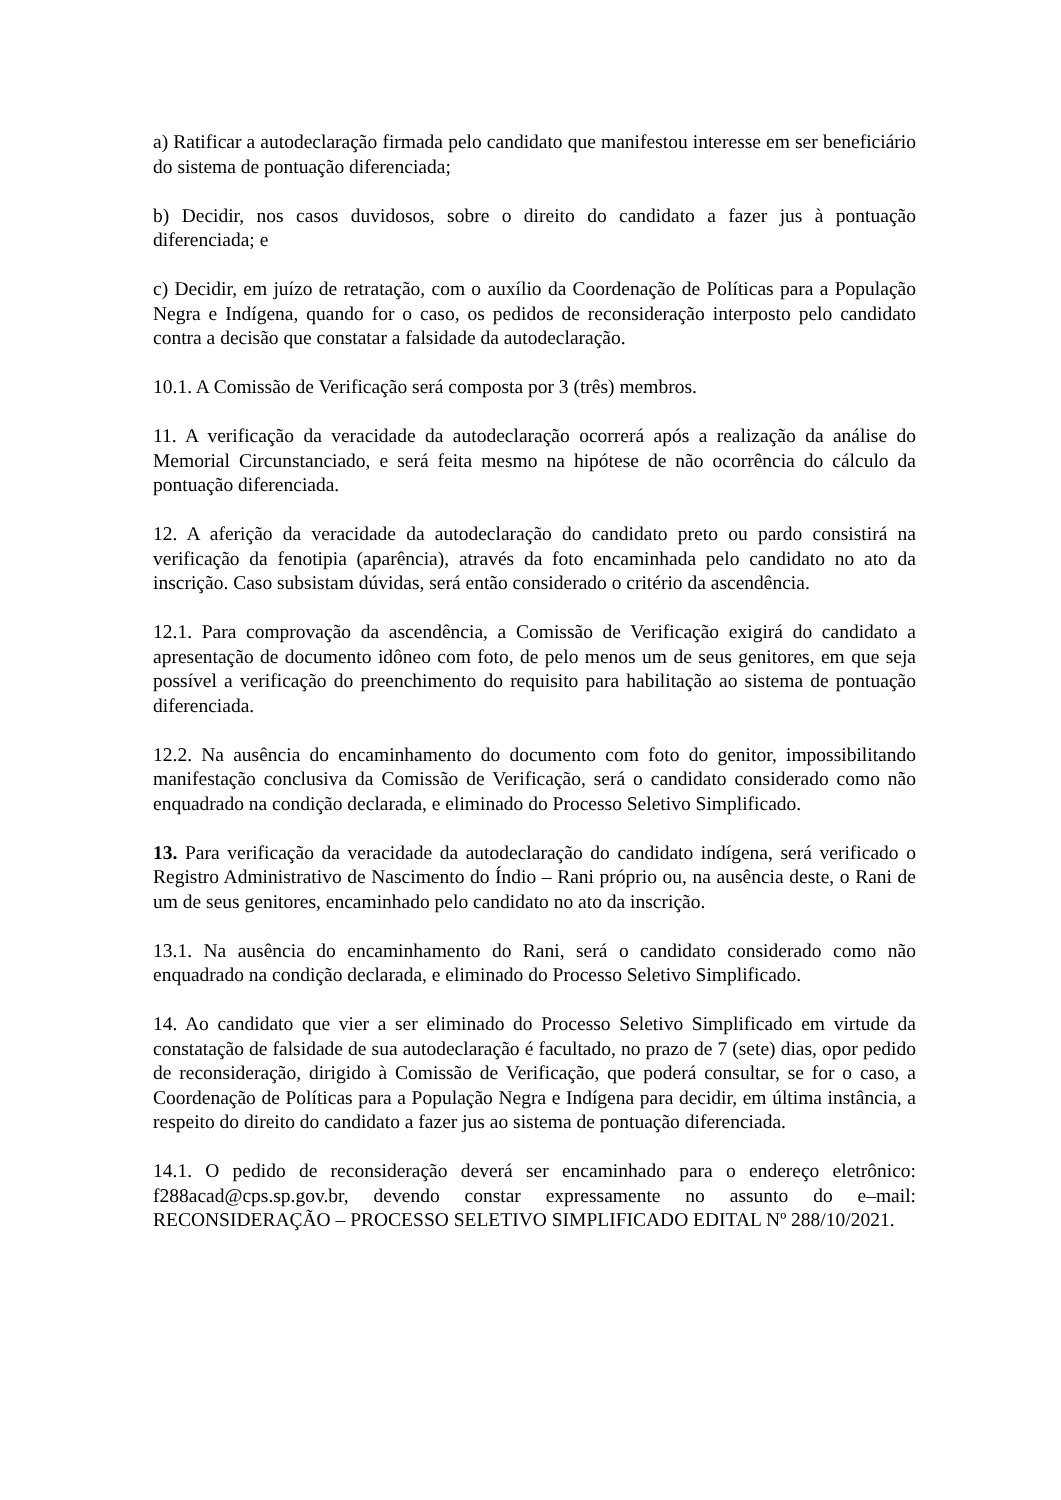a) Ratificar a autodeclaração firmada pelo candidato que manifestou interesse em ser beneficiário do sistema de pontuação diferenciada;
b) Decidir, nos casos duvidosos, sobre o direito do candidato a fazer jus à pontuação diferenciada; e
c) Decidir, em juízo de retratação, com o auxílio da Coordenação de Políticas para a População Negra e Indígena, quando for o caso, os pedidos de reconsideração interposto pelo candidato contra a decisão que constatar a falsidade da autodeclaração.
10.1. A Comissão de Verificação será composta por 3 (três) membros.
11. A verificação da veracidade da autodeclaração ocorrerá após a realização da análise do Memorial Circunstanciado, e será feita mesmo na hipótese de não ocorrência do cálculo da pontuação diferenciada.
12. A aferição da veracidade da autodeclaração do candidato preto ou pardo consistirá na verificação da fenotipia (aparência), através da foto encaminhada pelo candidato no ato da inscrição. Caso subsistam dúvidas, será então considerado o critério da ascendência.
12.1. Para comprovação da ascendência, a Comissão de Verificação exigirá do candidato a apresentação de documento idôneo com foto, de pelo menos um de seus genitores, em que seja possível a verificação do preenchimento do requisito para habilitação ao sistema de pontuação diferenciada.
12.2. Na ausência do encaminhamento do documento com foto do genitor, impossibilitando manifestação conclusiva da Comissão de Verificação, será o candidato considerado como não enquadrado na condição declarada, e eliminado do Processo Seletivo Simplificado.
13. Para verificação da veracidade da autodeclaração do candidato indígena, será verificado o Registro Administrativo de Nascimento do Índio – Rani próprio ou, na ausência deste, o Rani de um de seus genitores, encaminhado pelo candidato no ato da inscrição.
13.1. Na ausência do encaminhamento do Rani, será o candidato considerado como não enquadrado na condição declarada, e eliminado do Processo Seletivo Simplificado.
14. Ao candidato que vier a ser eliminado do Processo Seletivo Simplificado em virtude da constatação de falsidade de sua autodeclaração é facultado, no prazo de 7 (sete) dias, opor pedido de reconsideração, dirigido à Comissão de Verificação, que poderá consultar, se for o caso, a Coordenação de Políticas para a População Negra e Indígena para decidir, em última instância, a respeito do direito do candidato a fazer jus ao sistema de pontuação diferenciada.
14.1. O pedido de reconsideração deverá ser encaminhado para o endereço eletrônico: f288acad@cps.sp.gov.br, devendo constar expressamente no assunto do e–mail: RECONSIDERAÇÃO – PROCESSO SELETIVO SIMPLIFICADO EDITAL Nº 288/10/2021.